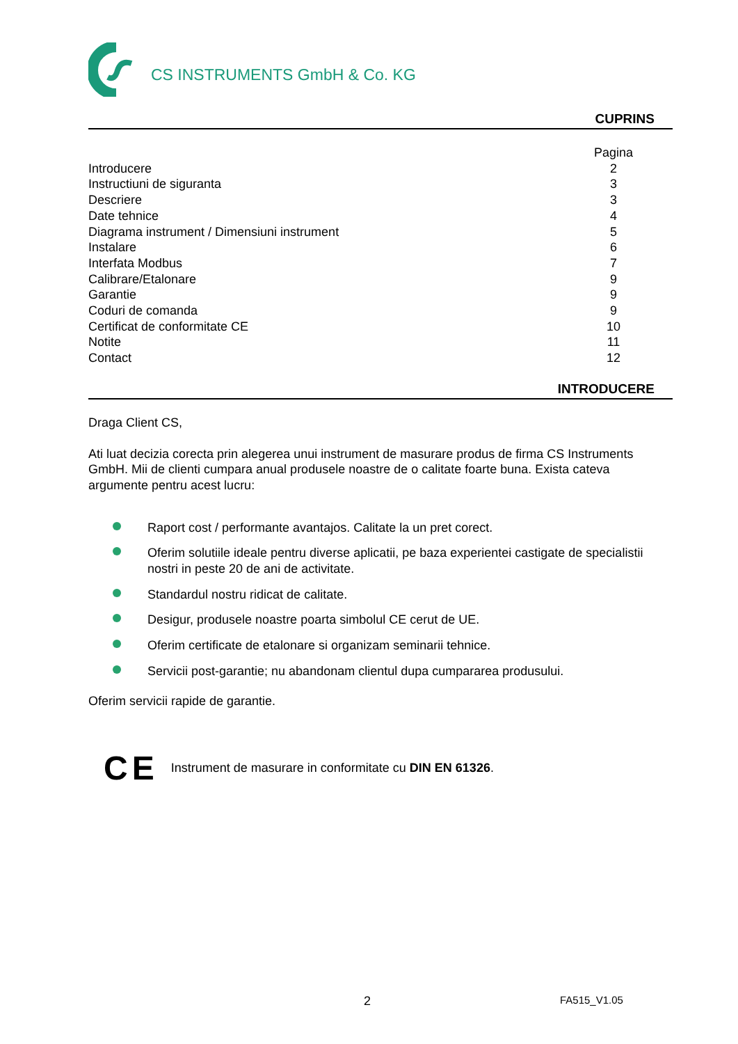CS INSTRUMENTS GmbH & Co. KG
CUPRINS
| | Pagina |
| Introducere | 2 |
| Instructiuni de siguranta | 3 |
| Descriere | 3 |
| Date tehnice | 4 |
| Diagrama instrument / Dimensiuni instrument | 5 |
| Instalare | 6 |
| Interfata Modbus | 7 |
| Calibrare/Etalonare | 9 |
| Garantie | 9 |
| Coduri de comanda | 9 |
| Certificat de conformitate CE | 10 |
| Notite | 11 |
| Contact | 12 |
INTRODUCERE
Draga Client CS,
Ati luat decizia corecta prin alegerea unui instrument de masurare produs de firma CS Instruments GmbH. Mii de clienti cumpara anual produsele noastre de o calitate foarte buna. Exista cateva argumente pentru acest lucru:
Raport cost / performante avantajos. Calitate la un pret corect.
Oferim solutiile ideale pentru diverse aplicatii, pe baza experientei castigate de specialistii nostri in peste 20 de ani de activitate.
Standardul nostru ridicat de calitate.
Desigur, produsele noastre poarta simbolul CE cerut de UE.
Oferim certificate de etalonare si organizam seminarii tehnice.
Servicii post-garantie; nu abandonam clientul dupa cumpararea produsului.
Oferim servicii rapide de garantie.
CE
Instrument de masurare in conformitate cu DIN EN 61326.
2 FA515_V1.05